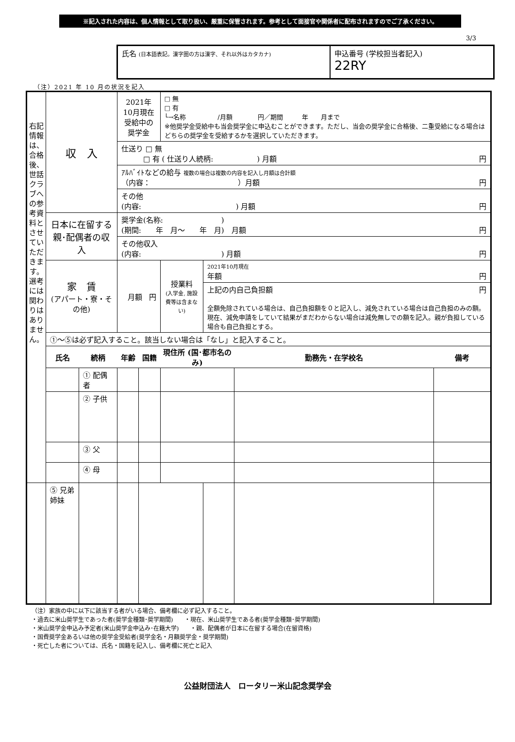※記入された内容は、個人情報として取り扱い、厳重に保管されます。参考として面接官や関係者に配布されますのでご了承ください。
3/3
氏名 (日本語表記。漢字圏の方は漢字、それ以外はカタカナ)
申込番号 (学校担当者記入)
22RY
（注）2021 年 10 月の状況を記入
| 右記情報は、合格後、世話クラブへの参考資料とさせていただきます。選考には関わりはありません。 | 収 入 | | 2021年10月現在 受給中の 奨学金 | | □ 無 □ 有 └→名称 /月額 円／期間 年 月まで ※他奨学金受給中も当会奨学金に申込むことができます。ただし、当会の奨学金に合格後、二重受給になる場合はどちらの奨学金を受給するかを選択していただきます。 | | | |
| | | | 仕送り □ 無 □ 有 ( 仕送り人続柄: ) 月額 円 | | | | | |
| | | | ｱﾙﾊﾞｲﾄなどの給与 複数の場合は複数の内容を記入し月額は合計額 （内容： ）月額 円 | | | | | |
| | | | その他 (内容: ) 月額 円 | | | | | |
| | 日本に在留する親･配偶者の収入 | | 奨学金(名称: ) (期間: 年 月～ 年 月) 月額 円 | | | | | |
| | | | その他収入 (内容: ) 月額 円 | | | | | |
| | 家 賃 (アパート・寮・その他) | | 月額 円 | | 授業料 (入学金, 施設費等は含まない) | 2021年10月現在 年額 円 | | |
| | | | | | | 上記の内自己負担額 円 全額免除されている場合は、自己負担額を０と記入し、減免されている場合は自己負担のみの額。現在、減免申請をしていて結果がまだわからない場合は減免無しでの額を記入。親が負担している場合も自己負担とする。 | | |
| | ①～⑤は必ず記入すること。該当しない場合は「なし」と記入すること。 | | | | | | | |
| | 氏名 | 続柄 | 年齢 | 国籍 | 現住所 (国･都市名のみ) | | 勤務先・在学校名 | 備考 |
| | | ① 配偶者 | | | | | | |
| | | ② 子供 | | | | | | |
| | | ③ 父 | | | | | | |
| | | ④ 母 | | | | | | |
| | ⑤ 兄弟 姉妹 | | | | | | | |
（注）家族の中に以下に該当する者がいる場合、備考欄に必ず記入すること。
・過去に米山奨学生であった者(奨学金種類･奨学期間)　　・現在、米山奨学生である者(奨学金種類･奨学期間)
・米山奨学金申込み予定者(米山奨学金申込み･在籍大学)　　・親、配偶者が日本に在留する場合(在留資格)
・国費奨学金あるいは他の奨学金受給者(奨学金名・月額奨学金・奨学期間)
・死亡した者については、氏名・国籍を記入し、備考欄に死亡と記入
公益財団法人　ロータリー米山記念奨学会